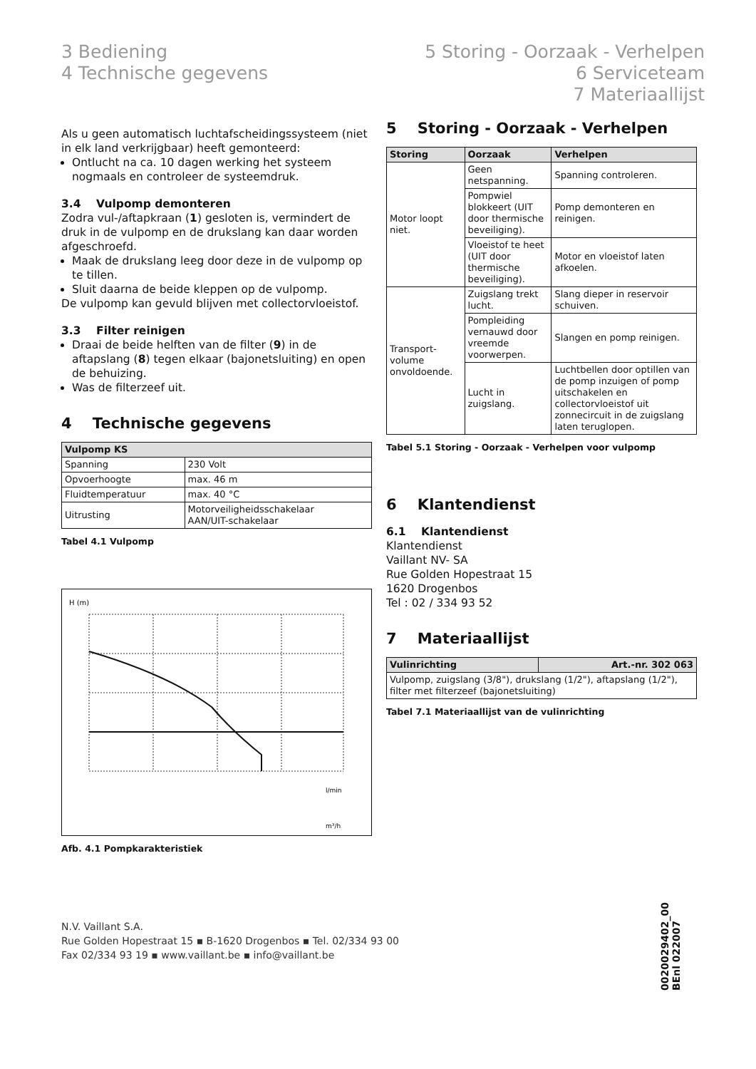3 Bediening
4 Technische gegevens
5 Storing - Oorzaak - Verhelpen
6 Serviceteam
7 Materiaallijst
Als u geen automatisch luchtafscheidingssysteem (niet in elk land verkrijgbaar) heeft gemonteerd:
Ontlucht na ca. 10 dagen werking het systeem nogmaals en controleer de systeemdruk.
3.4 Vulpomp demonteren
Zodra vul-/aftapkraan (1) gesloten is, vermindert de druk in de vulpomp en de drukslang kan daar worden afgeschroefd.
Maak de drukslang leeg door deze in de vulpomp op te tillen.
Sluit daarna de beide kleppen op de vulpomp.
De vulpomp kan gevuld blijven met collectorvloeistof.
3.3 Filter reinigen
Draai de beide helften van de filter (9) in de aftapslang (8) tegen elkaar (bajonetsluiting) en open de behuizing.
Was de filterzeef uit.
4 Technische gegevens
| Vulpomp KS | |
| --- | --- |
| Spanning | 230 Volt |
| Opvoerhoogte | max. 46 m |
| Fluidtemperatuur | max. 40 °C |
| Uitrusting | Motorveiligheidsschakelaar AAN/UIT-schakelaar |
Tabel 4.1 Vulpomp
H (m)
l/min
m³/h
Afb. 4.1 Pompkarakteristiek
5 Storing - Oorzaak - Verhelpen
| Storing | Oorzaak | Verhelpen |
| --- | --- | --- |
| Motor loopt niet. | Geen netspanning. | Spanning controleren. |
| | Pompwiel blokkeert (UIT door thermische beveiliging). | Pomp demonteren en reinigen. |
| | Vloeistof te heet (UIT door thermische beveiliging). | Motor en vloeistof laten afkoelen. |
| Transport-volume onvoldoende. | Zuigslang trekt lucht. | Slang dieper in reservoir schuiven. |
| | Pompleiding vernauwd door vreemde voorwerpen. | Slangen en pomp reinigen. |
| | Lucht in zuigslang. | Luchtbellen door optillen van de pomp inzuigen of pomp uitschakelen en collectorvloeistof uit zonnecircuit in de zuigslang laten teruglopen. |
Tabel 5.1 Storing - Oorzaak - Verhelpen voor vulpomp
6 Klantendienst
6.1 Klantendienst
Klantendienst
Vaillant NV- SA
Rue Golden Hopestraat 15
1620 Drogenbos
Tel : 02 / 334 93 52
7 Materiaallijst
| Vulinrichting | Art.-nr. 302 063 |
| --- | --- |
| Vulpomp, zuigslang (3/8"), drukslang (1/2"), aftapslang (1/2"), filter met filterzeef (bajonetsluiting) | |
Tabel 7.1 Materiaallijst van de vulinrichting
N.V. Vaillant S.A.
Rue Golden Hopestraat 15 ▪ B-1620 Drogenbos ▪ Tel. 02/334 93 00
Fax 02/334 93 19 ▪ www.vaillant.be ▪ info@vaillant.be
0020029402_00 BEnl 022007